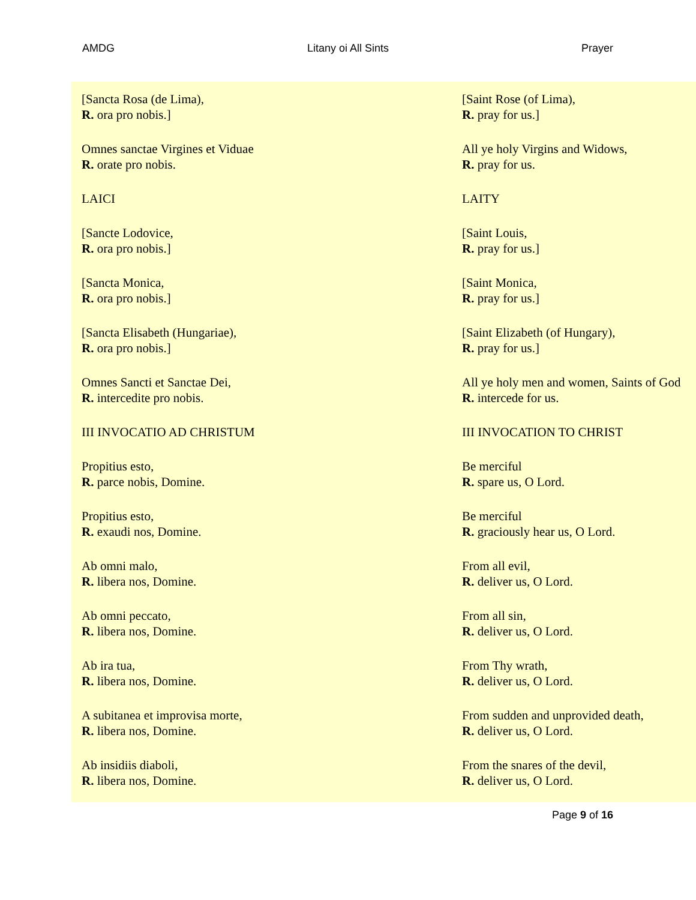AMDG Litany oi All Sints Prayer
| [Sancta Rosa (de Lima), R. ora pro nobis.] | [Saint Rose (of Lima), R. pray for us.] |
| Omnes sanctae Virgines et Viduae R. orate pro nobis. | All ye holy Virgins and Widows, R. pray for us. |
| LAICI | LAITY |
| [Sancte Lodovice, R. ora pro nobis.] | [Saint Louis, R. pray for us.] |
| [Sancta Monica, R. ora pro nobis.] | [Saint Monica, R. pray for us.] |
| [Sancta Elisabeth (Hungariae), R. ora pro nobis.] | [Saint Elizabeth (of Hungary), R. pray for us.] |
| Omnes Sancti et Sanctae Dei, R. intercedite pro nobis. | All ye holy men and women, Saints of God R. intercede for us. |
| III INVOCATIO AD CHRISTUM | III INVOCATION TO CHRIST |
| Propitius esto, R. parce nobis, Domine. | Be merciful R. spare us, O Lord. |
| Propitius esto, R. exaudi nos, Domine. | Be merciful R. graciously hear us, O Lord. |
| Ab omni malo, R. libera nos, Domine. | From all evil, R. deliver us, O Lord. |
| Ab omni peccato, R. libera nos, Domine. | From all sin, R. deliver us, O Lord. |
| Ab ira tua, R. libera nos, Domine. | From Thy wrath, R. deliver us, O Lord. |
| A subitanea et improvisa morte, R. libera nos, Domine. | From sudden and unprovided death, R. deliver us, O Lord. |
| Ab insidiis diaboli, R. libera nos, Domine. | From the snares of the devil, R. deliver us, O Lord. |
Page 9 of 16